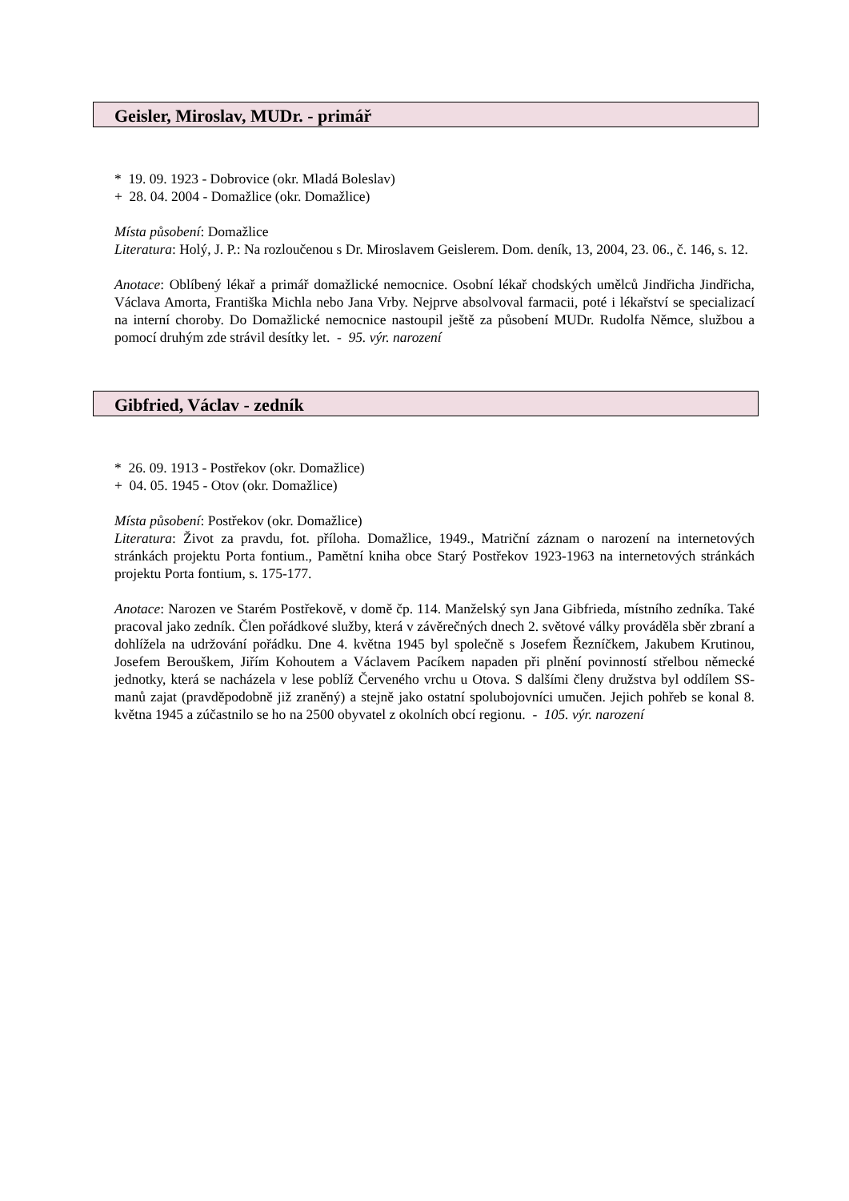Geisler, Miroslav, MUDr. - primář
* 19. 09. 1923 - Dobrovice (okr. Mladá Boleslav)
+ 28. 04. 2004 - Domažlice (okr. Domažlice)
Místa působení: Domažlice
Literatura: Holý, J. P.: Na rozloučenou s Dr. Miroslavem Geislerem. Dom. deník, 13, 2004, 23. 06., č. 146, s. 12.
Anotace: Oblíbený lékař a primář domažlické nemocnice. Osobní lékař chodských umělců Jindřicha Jindřicha, Václava Amorta, Františka Michla nebo Jana Vrby. Nejprve absolvoval farmacii, poté i lékařství se specializací na interní choroby. Do Domažlické nemocnice nastoupil ještě za působení MUDr. Rudolfa Němce, službou a pomocí druhým zde strávil desítky let. - 95. výr. narození
Gibfried, Václav - zedník
* 26. 09. 1913 - Postřekov (okr. Domažlice)
+ 04. 05. 1945 - Otov (okr. Domažlice)
Místa působení: Postřekov (okr. Domažlice)
Literatura: Život za pravdu, fot. příloha. Domažlice, 1949., Matriční záznam o narození na internetových stránkách projektu Porta fontium., Pamětní kniha obce Starý Postřekov 1923-1963 na internetových stránkách projektu Porta fontium, s. 175-177.
Anotace: Narozen ve Starém Postřekově, v domě čp. 114. Manželský syn Jana Gibfrieda, místního zedníka. Také pracoval jako zedník. Člen pořádkové služby, která v závěrečných dnech 2. světové války prováděla sběr zbraní a dohlížela na udržování pořádku. Dne 4. května 1945 byl společně s Josefem Řezníčkem, Jakubem Krutinou, Josefem Berouškem, Jiřím Kohoutem a Václavem Pacíkem napaden při plnění povinností střelbou německé jednotky, která se nacházela v lese poblíž Červeného vrchu u Otova. S dalšími členy družstva byl oddílem SS-manů zajat (pravděpodobně již zraněný) a stejně jako ostatní spolubojovníci umučen. Jejich pohřeb se konal 8. května 1945 a zúčastnilo se ho na 2500 obyvatel z okolních obcí regionu. - 105. výr. narození